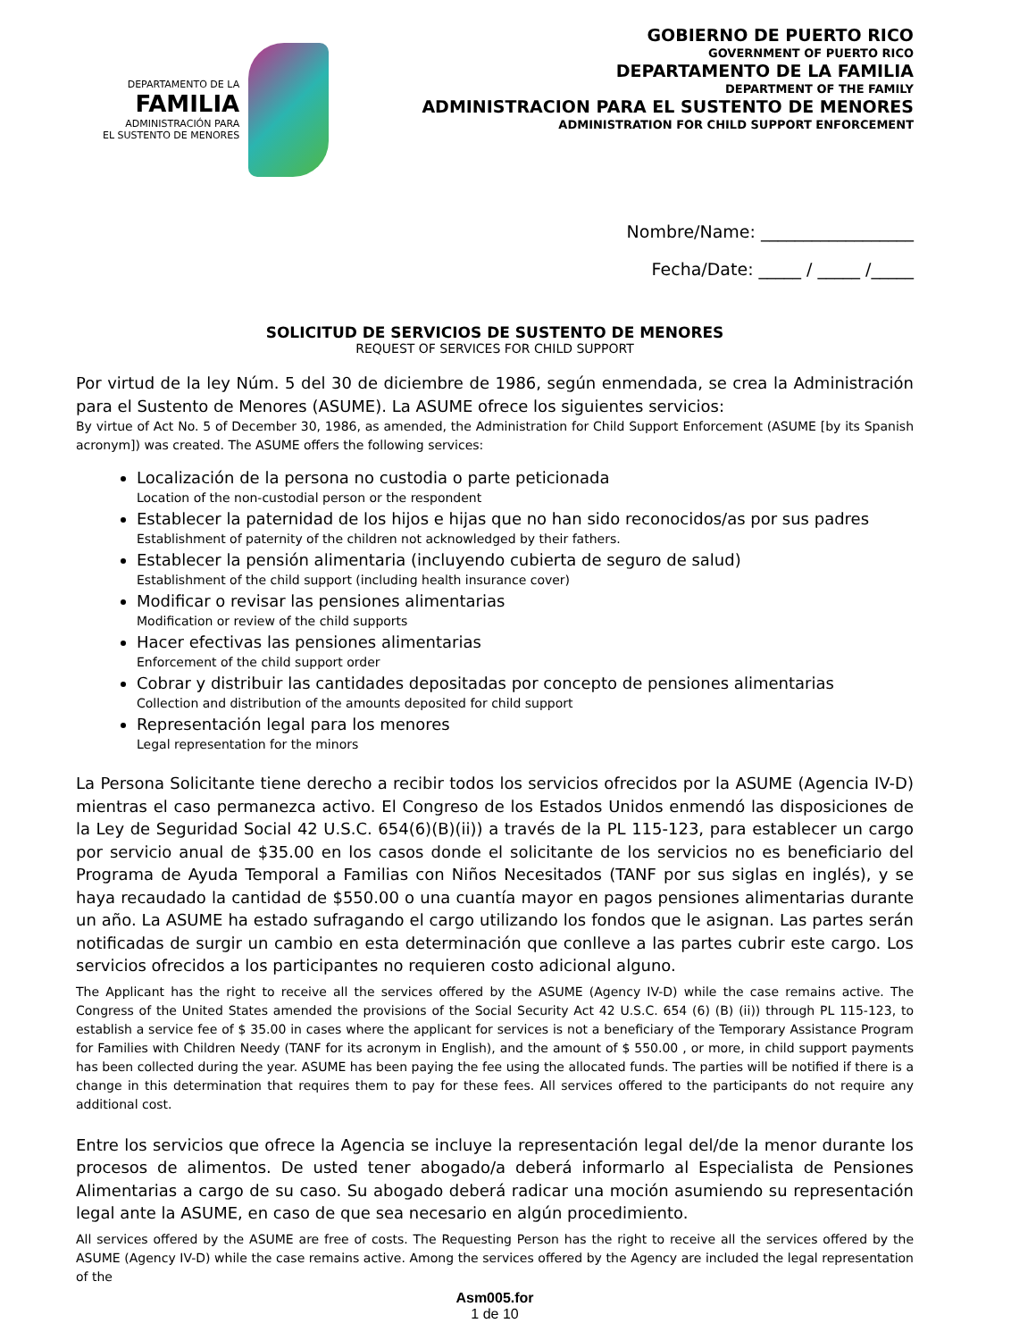DEPARTAMENTO DE LA
FAMILIA
ADMINISTRACIÓN PARA
EL SUSTENTO DE MENORES
GOBIERNO DE PUERTO RICO
GOVERNMENT OF PUERTO RICO
DEPARTAMENTO DE LA FAMILIA
DEPARTMENT OF THE FAMILY
ADMINISTRACION PARA EL SUSTENTO DE MENORES
ADMINISTRATION FOR CHILD SUPPORT ENFORCEMENT
Nombre/Name: __________________
Fecha/Date: _____ / _____ /_____
SOLICITUD DE SERVICIOS DE SUSTENTO DE MENORES
REQUEST OF SERVICES FOR CHILD SUPPORT
Por virtud de la ley Núm. 5 del 30 de diciembre de 1986, según enmendada, se crea la Administración para el Sustento de Menores (ASUME). La ASUME ofrece los siguientes servicios:
By virtue of Act No. 5 of December 30, 1986, as amended, the Administration for Child Support Enforcement (ASUME [by its Spanish acronym]) was created. The ASUME offers the following services:
Localización de la persona no custodia o parte peticionada
Location of the non-custodial person or the respondent
Establecer la paternidad de los hijos e hijas que no han sido reconocidos/as por sus padres
Establishment of paternity of the children not acknowledged by their fathers.
Establecer la pensión alimentaria (incluyendo cubierta de seguro de salud)
Establishment of the child support (including health insurance cover)
Modificar o revisar las pensiones alimentarias
Modification or review of the child supports
Hacer efectivas las pensiones alimentarias
Enforcement of the child support order
Cobrar y distribuir las cantidades depositadas por concepto de pensiones alimentarias
Collection and distribution of the amounts deposited for child support
Representación legal para los menores
Legal representation for the minors
La Persona Solicitante tiene derecho a recibir todos los servicios ofrecidos por la ASUME (Agencia IV-D) mientras el caso permanezca activo. El Congreso de los Estados Unidos enmendó las disposiciones de la Ley de Seguridad Social 42 U.S.C. 654(6)(B)(ii)) a través de la PL 115-123, para establecer un cargo por servicio anual de $35.00 en los casos donde el solicitante de los servicios no es beneficiario del Programa de Ayuda Temporal a Familias con Niños Necesitados (TANF por sus siglas en inglés), y se haya recaudado la cantidad de $550.00 o una cuantía mayor en pagos pensiones alimentarias durante un año. La ASUME ha estado sufragando el cargo utilizando los fondos que le asignan. Las partes serán notificadas de surgir un cambio en esta determinación que conlleve a las partes cubrir este cargo. Los servicios ofrecidos a los participantes no requieren costo adicional alguno.
The Applicant has the right to receive all the services offered by the ASUME (Agency IV-D) while the case remains active. The Congress of the United States amended the provisions of the Social Security Act 42 U.S.C. 654 (6) (B) (ii)) through PL 115-123, to establish a service fee of $ 35.00 in cases where the applicant for services is not a beneficiary of the Temporary Assistance Program for Families with Children Needy (TANF for its acronym in English), and the amount of $ 550.00 , or more, in child support payments has been collected during the year. ASUME has been paying the fee using the allocated funds. The parties will be notified if there is a change in this determination that requires them to pay for these fees. All services offered to the participants do not require any additional cost.
Entre los servicios que ofrece la Agencia se incluye la representación legal del/de la menor durante los procesos de alimentos. De usted tener abogado/a deberá informarlo al Especialista de Pensiones Alimentarias a cargo de su caso. Su abogado deberá radicar una moción asumiendo su representación legal ante la ASUME, en caso de que sea necesario en algún procedimiento.
All services offered by the ASUME are free of costs. The Requesting Person has the right to receive all the services offered by the ASUME (Agency IV-D) while the case remains active. Among the services offered by the Agency are included the legal representation of the
Asm005.for
1 de 10